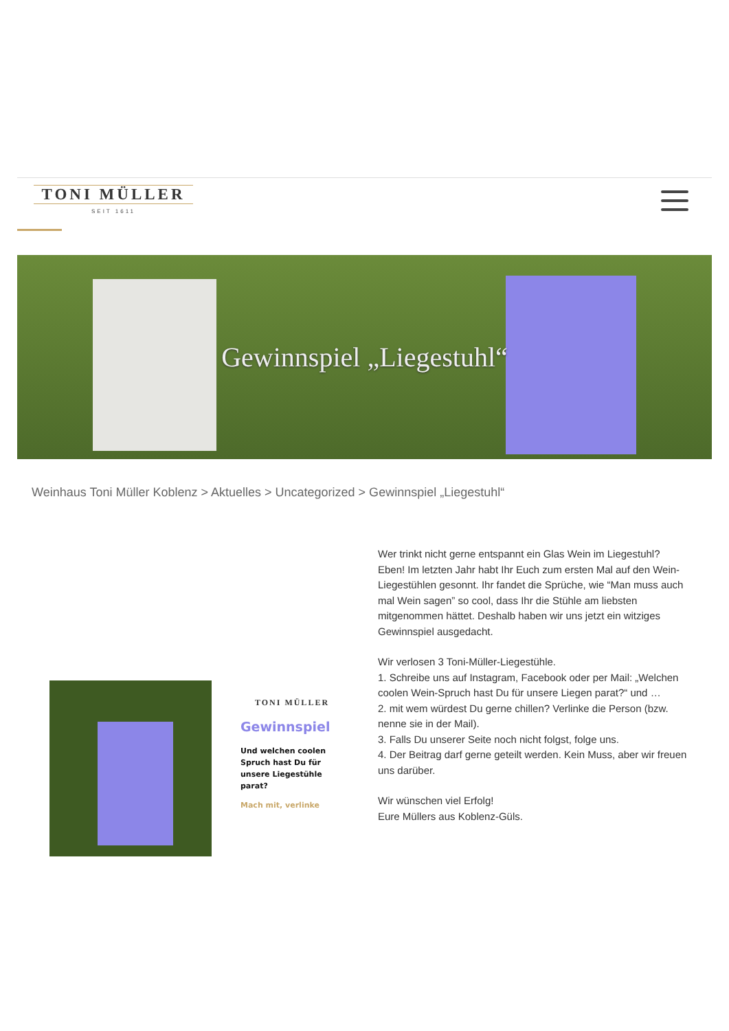TONI MÜLLER
SEIT 1611
Gewinnspiel „Liegestuhl“
Weinhaus Toni Müller Koblenz > Aktuelles > Uncategorized > Gewinnspiel „Liegestuhl“
TONI MÜLLER
Gewinnspiel
Und welchen coolen Spruch hast Du für unsere Liegestühle parat?
Mach mit, verlinke
Wer trinkt nicht gerne entspannt ein Glas Wein im Liegestuhl? Eben! Im letzten Jahr habt Ihr Euch zum ersten Mal auf den Wein-Liegestühlen gesonnt. Ihr fandet die Sprüche, wie “Man muss auch mal Wein sagen” so cool, dass Ihr die Stühle am liebsten mitgenommen hättet. Deshalb haben wir uns jetzt ein witziges Gewinnspiel ausgedacht.
Wir verlosen 3 Toni-Müller-Liegestühle.
1. Schreibe uns auf Instagram, Facebook oder per Mail: „Welchen coolen Wein-Spruch hast Du für unsere Liegen parat?“ und …
2. mit wem würdest Du gerne chillen? Verlinke die Person (bzw. nenne sie in der Mail).
3. Falls Du unserer Seite noch nicht folgst, folge uns.
4. Der Beitrag darf gerne geteilt werden. Kein Muss, aber wir freuen uns darüber.
Wir wünschen viel Erfolg!
Eure Müllers aus Koblenz-Güls.